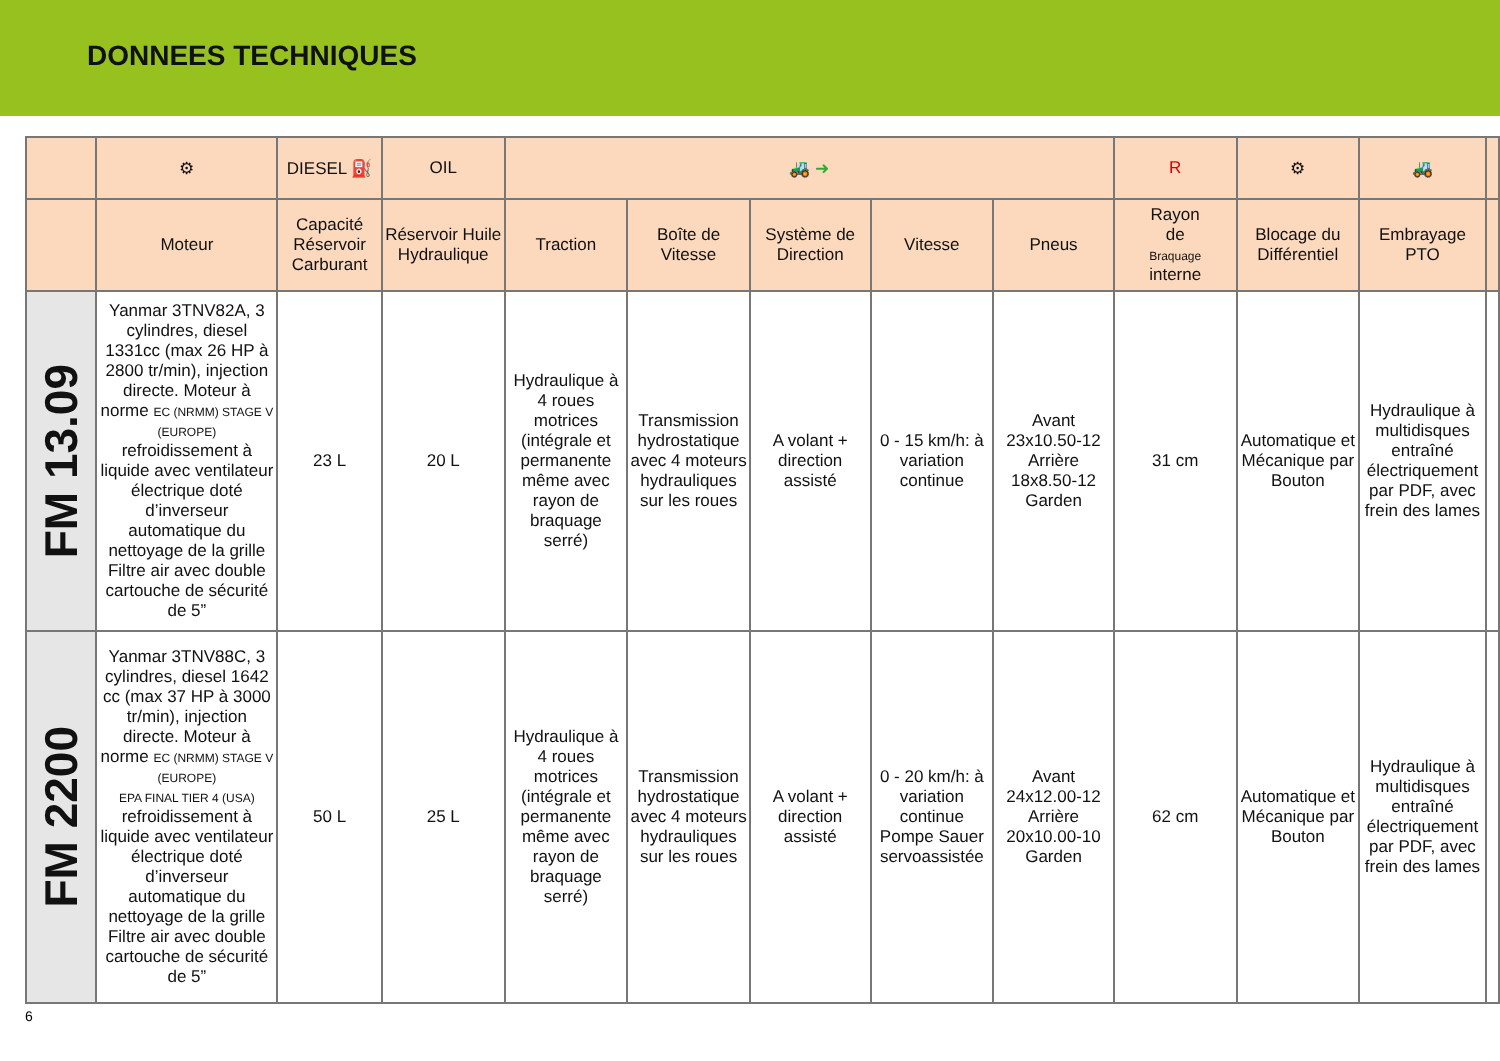DONNEES TECHNIQUES
| | ⚙ | DIESEL ⛽ | OIL | 🚜 ➜ | | | | | R | ⚙ | 🚜 | |
| --- | --- | --- | --- | --- | --- | --- | --- | --- | --- | --- | --- | --- |
| | Moteur | Capacité Réservoir Carburant | Réservoir Huile Hydraulique | Traction | Boîte de Vitesse | Système de Direction | Vitesse | Pneus | Rayon de Braquage interne | Blocage du Différentiel | Embrayage PTO | |
| FM 13.09 | Yanmar 3TNV82A, 3 cylindres, diesel 1331cc (max 26 HP à 2800 tr/min), injection directe. Moteur à norme EC (NRMM) STAGE V (EUROPE) refroidissement à liquide avec ventilateur électrique doté d’inverseur automatique du nettoyage de la grille Filtre air avec double cartouche de sécurité de 5” | 23 L | 20 L | Hydraulique à 4 roues motrices (intégrale et permanente même avec rayon de braquage serré) | Transmission hydrostatique avec 4 moteurs hydrauliques sur les roues | A volant + direction assisté | 0 - 15 km/h: à variation continue | Avant 23x10.50-12 Arrière 18x8.50-12 Garden | 31 cm | Automatique et Mécanique par Bouton | Hydraulique à multidisques entraîné électriquement par PDF, avec frein des lames | |
| FM 2200 | Yanmar 3TNV88C, 3 cylindres, diesel 1642 cc (max 37 HP à 3000 tr/min), injection directe. Moteur à norme EC (NRMM) STAGE V (EUROPE) EPA FINAL TIER 4 (USA) refroidissement à liquide avec ventilateur électrique doté d’inverseur automatique du nettoyage de la grille Filtre air avec double cartouche de sécurité de 5” | 50 L | 25 L | Hydraulique à 4 roues motrices (intégrale et permanente même avec rayon de braquage serré) | Transmission hydrostatique avec 4 moteurs hydrauliques sur les roues | A volant + direction assisté | 0 - 20 km/h: à variation continue Pompe Sauer servoassistée | Avant 24x12.00-12 Arrière 20x10.00-10 Garden | 62 cm | Automatique et Mécanique par Bouton | Hydraulique à multidisques entraîné électriquement par PDF, avec frein des lames | |
6